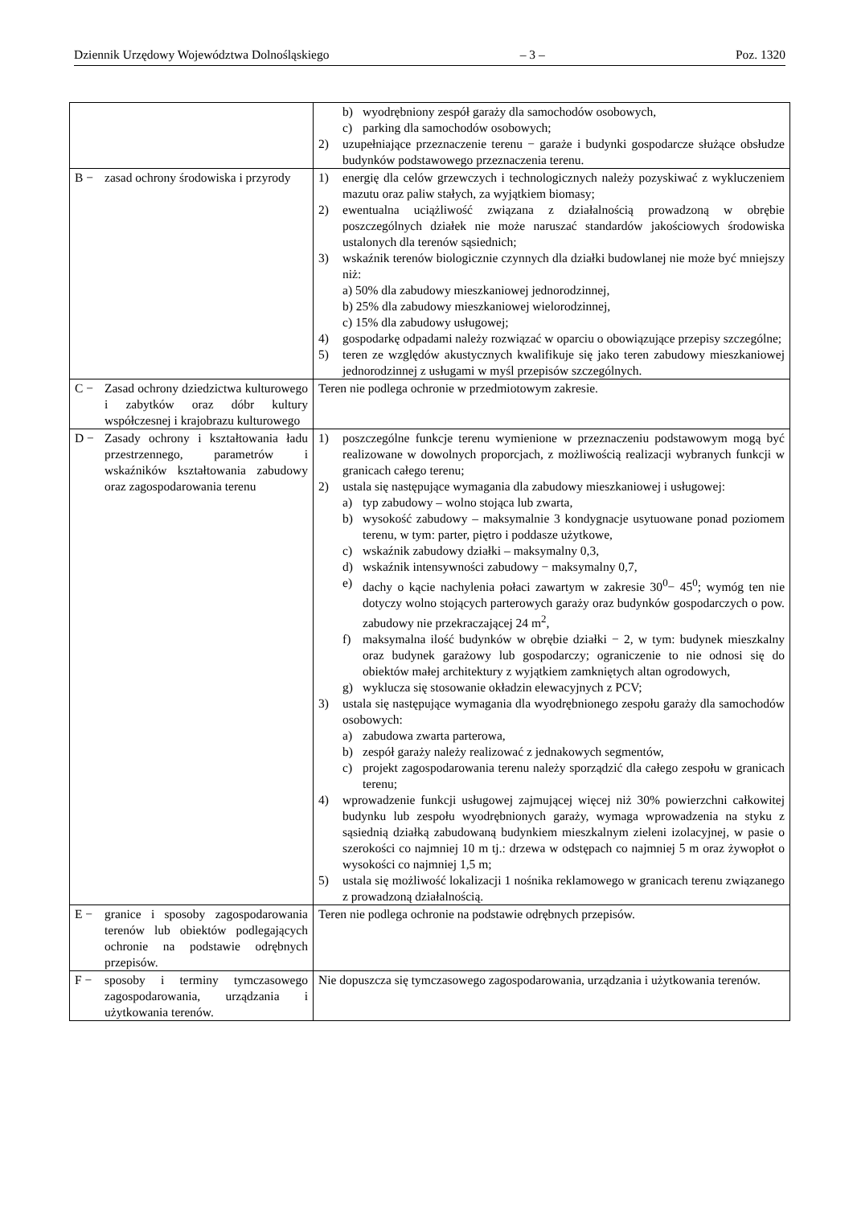Dziennik Urzędowy Województwa Dolnośląskiego – 3 – Poz. 1320
| | b) wyodrębniony zespół garaży dla samochodów osobowych, c) parking dla samochodów osobowych; 2) uzupełniające przeznaczenie terenu − garaże i budynki gospodarcze służące obsłudze budynków podstawowego przeznaczenia terenu. |
| B − zasad ochrony środowiska i przyrody | 1) energię dla celów grzewczych i technologicznych należy pozyskiwać z wykluczeniem mazutu oraz paliw stałych, za wyjątkiem biomasy; 2) ewentualna uciążliwość związana z działalnością prowadzoną w obrębie poszczególnych działek nie może naruszać standardów jakościowych środowiska ustalonych dla terenów sąsiednich; 3) wskaźnik terenów biologicznie czynnych dla działki budowlanej nie może być mniejszy niż: a) 50% dla zabudowy mieszkaniowej jednorodzinnej, b) 25% dla zabudowy mieszkaniowej wielorodzinnej, c) 15% dla zabudowy usługowej; 4) gospodarkę odpadami należy rozwiązać w oparciu o obowiązujące przepisy szczególne; 5) teren ze względów akustycznych kwalifikuje się jako teren zabudowy mieszkaniowej jednorodzinnej z usługami w myśl przepisów szczególnych. |
| C − Zasad ochrony dziedzictwa kulturowego i zabytków oraz dóbr kultury współczesnej i krajobrazu kulturowego | Teren nie podlega ochronie w przedmiotowym zakresie. |
| D − Zasady ochrony i kształtowania ładu przestrzennego, parametrów i wskaźników kształtowania zabudowy oraz zagospodarowania terenu | 1) poszczególne funkcje terenu wymienione w przeznaczeniu podstawowym mogą być realizowane w dowolnych proporcjach, z możliwością realizacji wybranych funkcji w granicach całego terenu; 2) ustala się następujące wymagania dla zabudowy mieszkaniowej i usługowej: a) typ zabudowy – wolno stojąca lub zwarta, b) wysokość zabudowy – maksymalnie 3 kondygnacje usytuowane ponad poziomem terenu, w tym: parter, piętro i poddasze użytkowe, c) wskaźnik zabudowy działki – maksymalny 0,3, d) wskaźnik intensywności zabudowy − maksymalny 0,7, e) dachy o kącie nachylenia połaci zawartym w zakresie 30<sup>0</sup>− 45<sup>0</sup>; wymóg ten nie dotyczy wolno stojących parterowych garaży oraz budynków gospodarczych o pow. zabudowy nie przekraczającej 24 m<sup>2</sup>, f) maksymalna ilość budynków w obrębie działki − 2, w tym: budynek mieszkalny oraz budynek garażowy lub gospodarczy; ograniczenie to nie odnosi się do obiektów małej architektury z wyjątkiem zamkniętych altan ogrodowych, g) wyklucza się stosowanie okładzin elewacyjnych z PCV; 3) ustala się następujące wymagania dla wyodrębnionego zespołu garaży dla samochodów osobowych: a) zabudowa zwarta parterowa, b) zespół garaży należy realizować z jednakowych segmentów, c) projekt zagospodarowania terenu należy sporządzić dla całego zespołu w granicach terenu; 4) wprowadzenie funkcji usługowej zajmującej więcej niż 30% powierzchni całkowitej budynku lub zespołu wyodrębnionych garaży, wymaga wprowadzenia na styku z sąsiednią działką zabudowaną budynkiem mieszkalnym zieleni izolacyjnej, w pasie o szerokości co najmniej 10 m tj.: drzewa w odstępach co najmniej 5 m oraz żywopłot o wysokości co najmniej 1,5 m; 5) ustala się możliwość lokalizacji 1 nośnika reklamowego w granicach terenu związanego z prowadzoną działalnością. |
| E − granice i sposoby zagospodarowania terenów lub obiektów podlegających ochronie na podstawie odrębnych przepisów. | Teren nie podlega ochronie na podstawie odrębnych przepisów. |
| F − sposoby i terminy tymczasowego zagospodarowania, urządzania i użytkowania terenów. | Nie dopuszcza się tymczasowego zagospodarowania, urządzania i użytkowania terenów. |